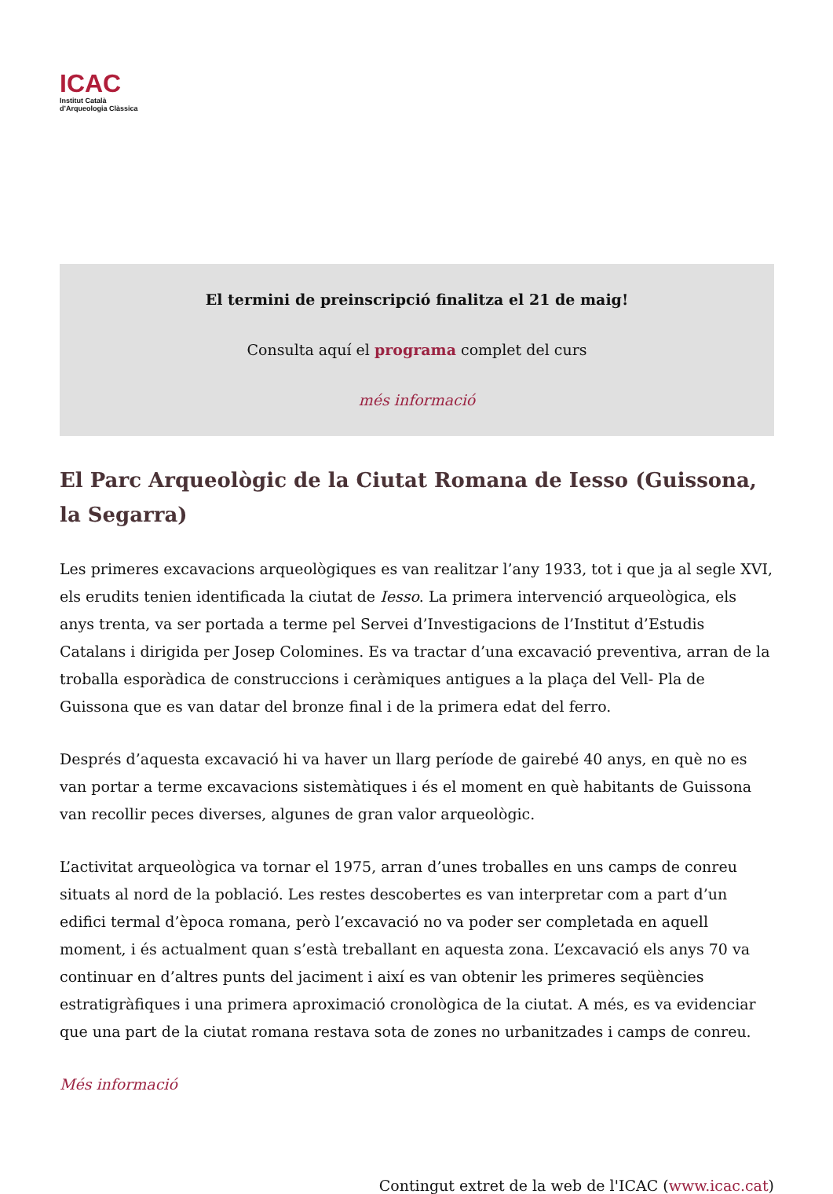ICAC
Institut Català
d’Arqueologia Clàssica
El termini de preinscripció finalitza el 21 de maig!
Consulta aquí el programa complet del curs
més informació
El Parc Arqueològic de la Ciutat Romana de Iesso (Guissona, la Segarra)
Les primeres excavacions arqueològiques es van realitzar l’any 1933, tot i que ja al segle XVI, els erudits tenien identificada la ciutat de Iesso. La primera intervenció arqueològica, els anys trenta, va ser portada a terme pel Servei d’Investigacions de l’Institut d’Estudis Catalans i dirigida per Josep Colomines. Es va tractar d’una excavació preventiva, arran de la troballa esporàdica de construccions i ceràmiques antigues a la plaça del Vell- Pla de Guissona que es van datar del bronze final i de la primera edat del ferro.
Després d’aquesta excavació hi va haver un llarg període de gairebé 40 anys, en què no es van portar a terme excavacions sistemàtiques i és el moment en què habitants de Guissona van recollir peces diverses, algunes de gran valor arqueològic.
L’activitat arqueològica va tornar el 1975, arran d’unes troballes en uns camps de conreu situats al nord de la població. Les restes descobertes es van interpretar com a part d’un edifici termal d’època romana, però l’excavació no va poder ser completada en aquell moment, i és actualment quan s’està treballant en aquesta zona. L’excavació els anys 70 va continuar en d’altres punts del jaciment i així es van obtenir les primeres seqüències estratigràfiques i una primera aproximació cronològica de la ciutat. A més, es va evidenciar que una part de la ciutat romana restava sota de zones no urbanitzades i camps de conreu.
Més informació
Contingut extret de la web de l'ICAC (www.icac.cat)